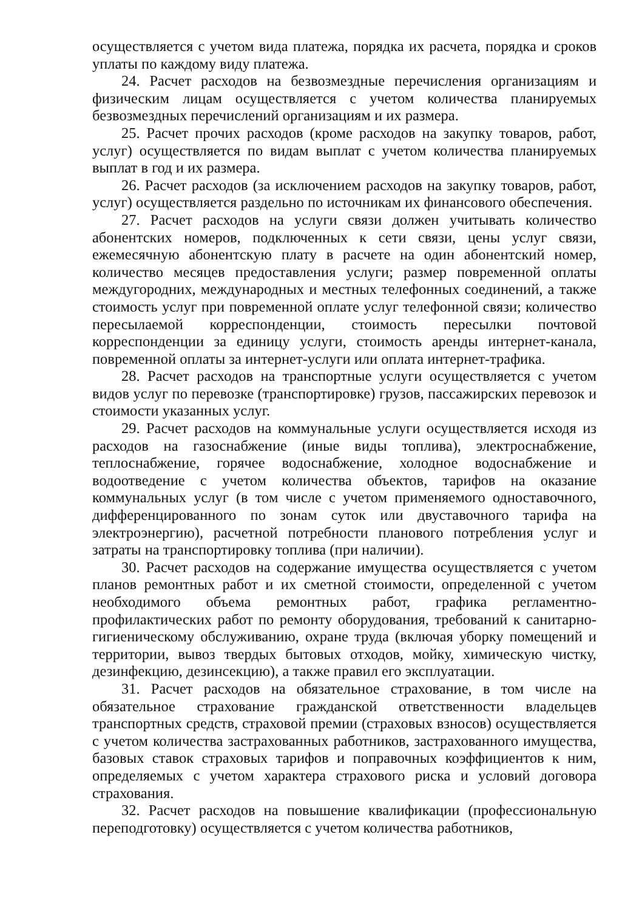осуществляется с учетом вида платежа, порядка их расчета, порядка и сроков уплаты по каждому виду платежа.
24. Расчет расходов на безвозмездные перечисления организациям и физическим лицам осуществляется с учетом количества планируемых безвозмездных перечислений организациям и их размера.
25. Расчет прочих расходов (кроме расходов на закупку товаров, работ, услуг) осуществляется по видам выплат с учетом количества планируемых выплат в год и их размера.
26. Расчет расходов (за исключением расходов на закупку товаров, работ, услуг) осуществляется раздельно по источникам их финансового обеспечения.
27. Расчет расходов на услуги связи должен учитывать количество абонентских номеров, подключенных к сети связи, цены услуг связи, ежемесячную абонентскую плату в расчете на один абонентский номер, количество месяцев предоставления услуги; размер повременной оплаты междугородних, международных и местных телефонных соединений, а также стоимость услуг при повременной оплате услуг телефонной связи; количество пересылаемой корреспонденции, стоимость пересылки почтовой корреспонденции за единицу услуги, стоимость аренды интернет-канала, повременной оплаты за интернет-услуги или оплата интернет-трафика.
28. Расчет расходов на транспортные услуги осуществляется с учетом видов услуг по перевозке (транспортировке) грузов, пассажирских перевозок и стоимости указанных услуг.
29. Расчет расходов на коммунальные услуги осуществляется исходя из расходов на газоснабжение (иные виды топлива), электроснабжение, теплоснабжение, горячее водоснабжение, холодное водоснабжение и водоотведение с учетом количества объектов, тарифов на оказание коммунальных услуг (в том числе с учетом применяемого одноставочного, дифференцированного по зонам суток или двуставочного тарифа на электроэнергию), расчетной потребности планового потребления услуг и затраты на транспортировку топлива (при наличии).
30. Расчет расходов на содержание имущества осуществляется с учетом планов ремонтных работ и их сметной стоимости, определенной с учетом необходимого объема ремонтных работ, графика регламентно-профилактических работ по ремонту оборудования, требований к санитарно-гигиеническому обслуживанию, охране труда (включая уборку помещений и территории, вывоз твердых бытовых отходов, мойку, химическую чистку, дезинфекцию, дезинсекцию), а также правил его эксплуатации.
31. Расчет расходов на обязательное страхование, в том числе на обязательное страхование гражданской ответственности владельцев транспортных средств, страховой премии (страховых взносов) осуществляется с учетом количества застрахованных работников, застрахованного имущества, базовых ставок страховых тарифов и поправочных коэффициентов к ним, определяемых с учетом характера страхового риска и условий договора страхования.
32. Расчет расходов на повышение квалификации (профессиональную переподготовку) осуществляется с учетом количества работников,